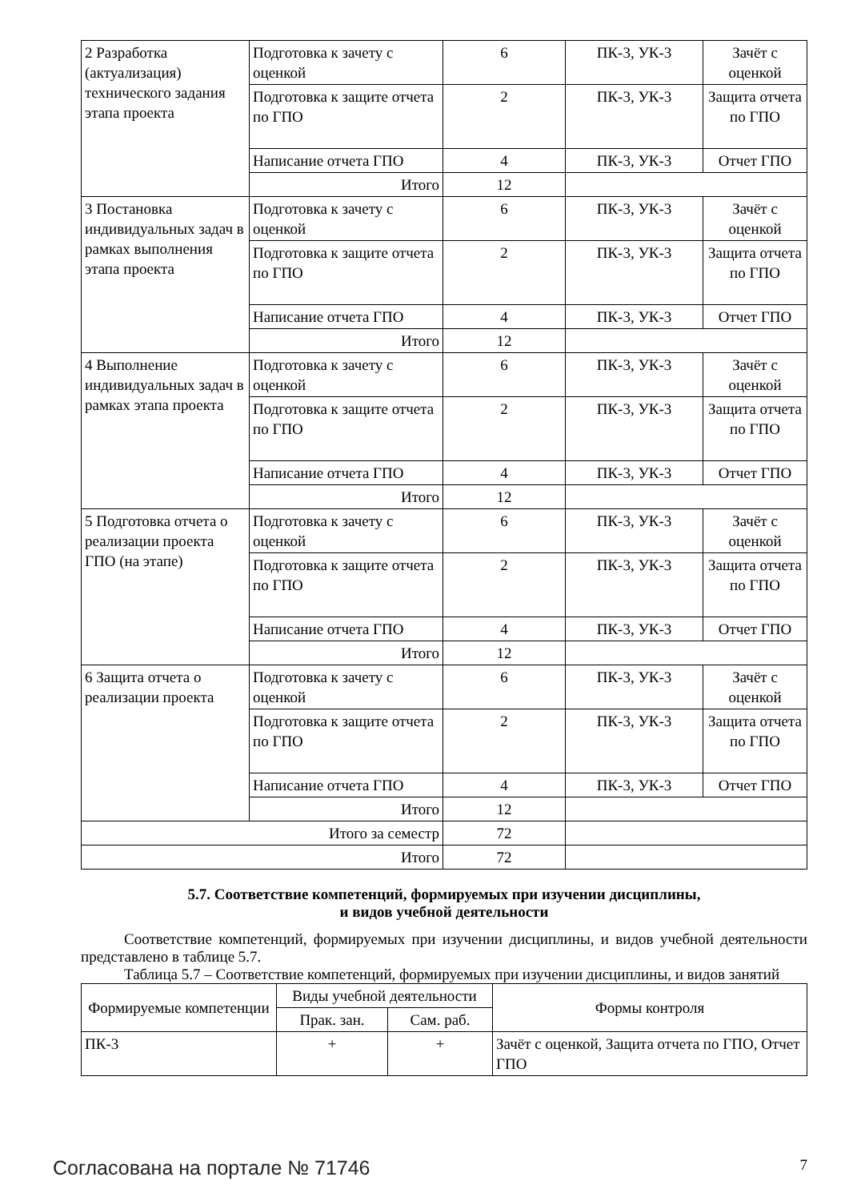| 2 Разработка (актуализация) технического задания этапа проекта | Подготовка к зачету с оценкой | 6 | ПК-3, УК-3 | Зачёт с оценкой |
| | Подготовка к защите отчета по ГПО | 2 | ПК-3, УК-3 | Защита отчета по ГПО |
| | Написание отчета ГПО | 4 | ПК-3, УК-3 | Отчет ГПО |
| | Итого | 12 | | |
| 3 Постановка индивидуальных задач в рамках выполнения этапа проекта | Подготовка к зачету с оценкой | 6 | ПК-3, УК-3 | Зачёт с оценкой |
| | Подготовка к защите отчета по ГПО | 2 | ПК-3, УК-3 | Защита отчета по ГПО |
| | Написание отчета ГПО | 4 | ПК-3, УК-3 | Отчет ГПО |
| | Итого | 12 | | |
| 4 Выполнение индивидуальных задач в рамках этапа проекта | Подготовка к зачету с оценкой | 6 | ПК-3, УК-3 | Зачёт с оценкой |
| | Подготовка к защите отчета по ГПО | 2 | ПК-3, УК-3 | Защита отчета по ГПО |
| | Написание отчета ГПО | 4 | ПК-3, УК-3 | Отчет ГПО |
| | Итого | 12 | | |
| 5 Подготовка отчета о реализации проекта ГПО (на этапе) | Подготовка к зачету с оценкой | 6 | ПК-3, УК-3 | Зачёт с оценкой |
| | Подготовка к защите отчета по ГПО | 2 | ПК-3, УК-3 | Защита отчета по ГПО |
| | Написание отчета ГПО | 4 | ПК-3, УК-3 | Отчет ГПО |
| | Итого | 12 | | |
| 6 Защита отчета о реализации проекта | Подготовка к зачету с оценкой | 6 | ПК-3, УК-3 | Зачёт с оценкой |
| | Подготовка к защите отчета по ГПО | 2 | ПК-3, УК-3 | Защита отчета по ГПО |
| | Написание отчета ГПО | 4 | ПК-3, УК-3 | Отчет ГПО |
| | Итого | 12 | | |
| Итого за семестр | | 72 | | |
| Итого | | 72 | | |
5.7. Соответствие компетенций, формируемых при изучении дисциплины,
и видов учебной деятельности
Соответствие компетенций, формируемых при изучении дисциплины, и видов учебной деятельности представлено в таблице 5.7.
Таблица 5.7 – Соответствие компетенций, формируемых при изучении дисциплины, и видов занятий
| Формируемые компетенции | Виды учебной деятельности | | Формы контроля |
| --- | --- | --- | --- |
| | Прак. зан. | Сам. раб. | |
| ПК-3 | + | + | Зачёт с оценкой, Защита отчета по ГПО, Отчет ГПО |
Согласована на портале № 71746 7